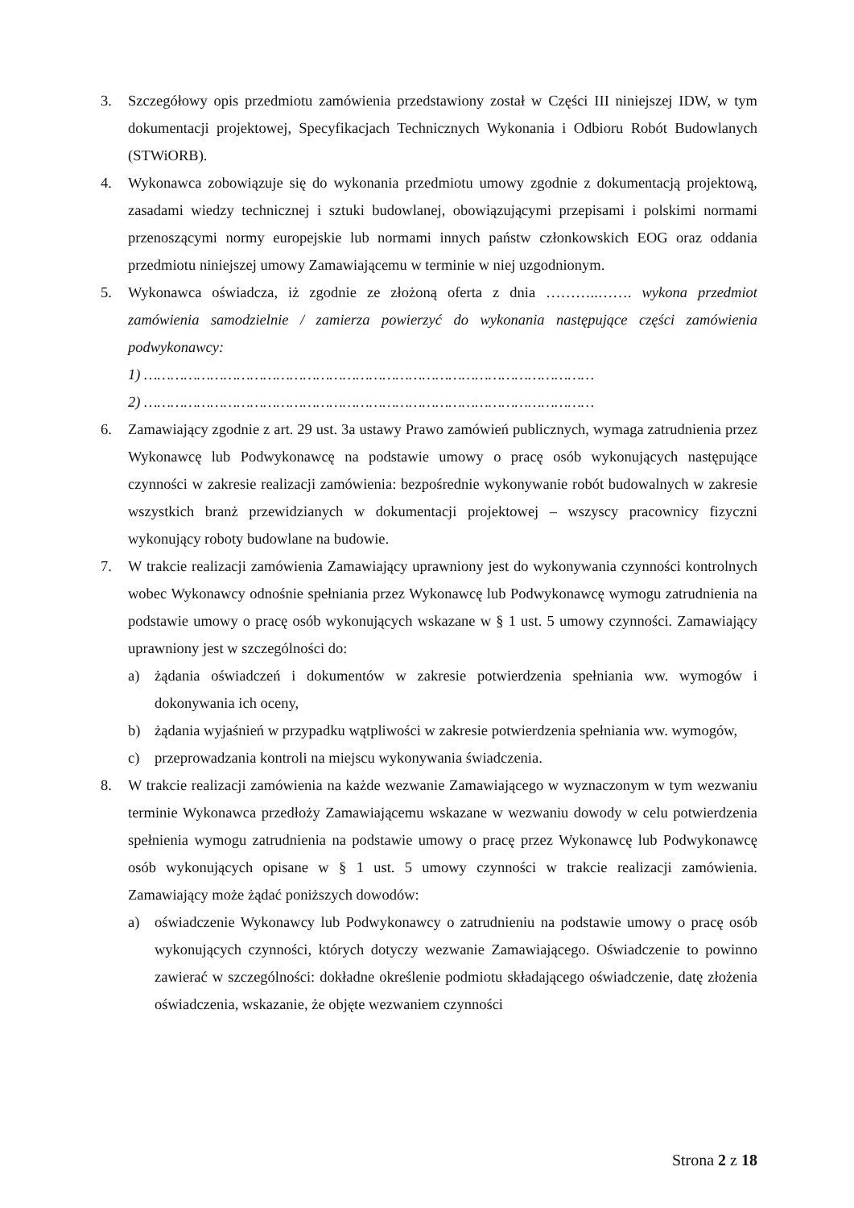3. Szczegółowy opis przedmiotu zamówienia przedstawiony został w Części III niniejszej IDW, w tym dokumentacji projektowej, Specyfikacjach Technicznych Wykonania i Odbioru Robót Budowlanych (STWiORB).
4. Wykonawca zobowiązuje się do wykonania przedmiotu umowy zgodnie z dokumentacją projektową, zasadami wiedzy technicznej i sztuki budowlanej, obowiązującymi przepisami i polskimi normami przenoszącymi normy europejskie lub normami innych państw członkowskich EOG oraz oddania przedmiotu niniejszej umowy Zamawiającemu w terminie w niej uzgodnionym.
5. Wykonawca oświadcza, iż zgodnie ze złożoną oferta z dnia ………..……. wykona przedmiot zamówienia samodzielnie / zamierza powierzyć do wykonania następujące części zamówienia podwykonawcy:
1) …………………………………………………………………………………………
2) …………………………………………………………………………………………
6. Zamawiający zgodnie z art. 29 ust. 3a ustawy Prawo zamówień publicznych, wymaga zatrudnienia przez Wykonawcę lub Podwykonawcę na podstawie umowy o pracę osób wykonujących następujące czynności w zakresie realizacji zamówienia: bezpośrednie wykonywanie robót budowalnych w zakresie wszystkich branż przewidzianych w dokumentacji projektowej – wszyscy pracownicy fizyczni wykonujący roboty budowlane na budowie.
7. W trakcie realizacji zamówienia Zamawiający uprawniony jest do wykonywania czynności kontrolnych wobec Wykonawcy odnośnie spełniania przez Wykonawcę lub Podwykonawcę wymogu zatrudnienia na podstawie umowy o pracę osób wykonujących wskazane w § 1 ust. 5 umowy czynności. Zamawiający uprawniony jest w szczególności do:
a) żądania oświadczeń i dokumentów w zakresie potwierdzenia spełniania ww. wymogów i dokonywania ich oceny,
b) żądania wyjaśnień w przypadku wątpliwości w zakresie potwierdzenia spełniania ww. wymogów,
c) przeprowadzania kontroli na miejscu wykonywania świadczenia.
8. W trakcie realizacji zamówienia na każde wezwanie Zamawiającego w wyznaczonym w tym wezwaniu terminie Wykonawca przedłoży Zamawiającemu wskazane w wezwaniu dowody w celu potwierdzenia spełnienia wymogu zatrudnienia na podstawie umowy o pracę przez Wykonawcę lub Podwykonawcę osób wykonujących opisane w § 1 ust. 5 umowy czynności w trakcie realizacji zamówienia. Zamawiający może żądać poniższych dowodów:
a) oświadczenie Wykonawcy lub Podwykonawcy o zatrudnieniu na podstawie umowy o pracę osób wykonujących czynności, których dotyczy wezwanie Zamawiającego. Oświadczenie to powinno zawierać w szczególności: dokładne określenie podmiotu składającego oświadczenie, datę złożenia oświadczenia, wskazanie, że objęte wezwaniem czynności
Strona 2 z 18